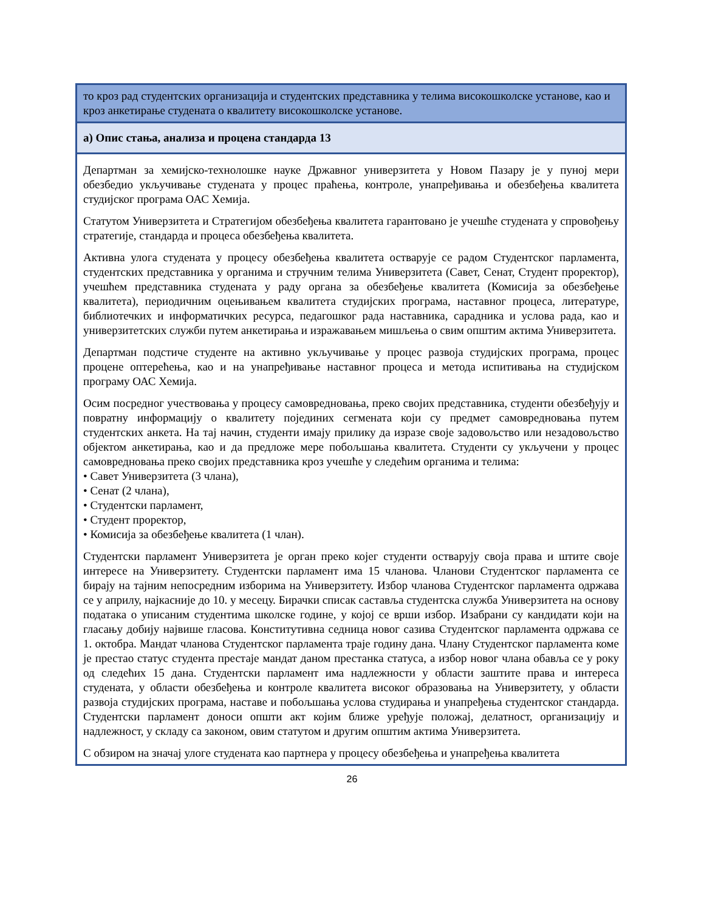| то кроз рад студентских организација и студентских представника у телима високошколске установе, као и кроз анкетирање студената о квалитету високошколске установе. |
| а) Опис стања, анализа и процена стандарда 13 |
| Департман за хемијско-технолошке науке Државног универзитета у Новом Пазару је у пуној мери обезбедио укључивање студената у процес праћења, контроле, унапређивања и обезбеђења квалитета студијског програма ОАС Хемија. Статутом Универзитета и Стратегијом обезбеђења квалитета гарантовано је учешће студената у спровођењу стратегије, стандарда и процеса обезбеђења квалитета. Активна улога студената у процесу обезбеђења квалитета остварује се радом Студентског парламента, студентских представника у органима и стручним телима Универзитета (Савет, Сенат, Студент проректор), учешћем представника студената у раду органа за обезбеђење квалитета (Комисија за обезбеђење квалитета), периодичним оцењивањем квалитета студијских програма, наставног процеса, литературе, библиотечких и информатичких ресурса, педагошког рада наставника, сарадника и услова рада, као и универзитетских служби путем анкетирања и изражавањем мишљења о свим општим актима Универзитета. Департман подстиче студенте на активно укључивање у процес развоја студијских програма, процес процене оптерећења, као и на унапређивање наставног процеса и метода испитивања на студијском програму ОАС Хемија. Осим посредног учествовања у процесу самовредновања, преко својих представника, студенти обезбеђују и повратну информацију о квалитету појединих сегмената који су предмет самовредновања путем студентских анкета. На тај начин, студенти имају прилику да изразе своје задовољство или незадовољство објектом анкетирања, као и да предложе мере побољшања квалитета. Студенти су укључени у процес самовредновања преко својих представника кроз учешће у следећим органима и телима: • Савет Универзитета (3 члана), • Сенат (2 члана), • Студентски парламент, • Студент проректор, • Комисија за обезбеђење квалитета (1 члан). Студентски парламент Универзитета је орган преко којег студенти остварују своја права и штите своје интересе на Универзитету. Студентски парламент има 15 чланова. Чланови Студентског парламента се бирају на тајним непосредним изборима на Универзитету. Избор чланова Студентског парламента одржава се у априлу, најкасније до 10. у месецу. Бирачки списак саставља студентска служба Универзитета на основу података о уписаним студентима школске године, у којој се врши избор. Изабрани су кандидати који на гласању добију највише гласова. Конститутивна седница новог сазива Студентског парламента одржава се 1. октобра. Мандат чланова Студентског парламента траје годину дана. Члану Студентског парламента коме је престао статус студента престаје мандат даном престанка статуса, а избор новог члана обавља се у року од следећих 15 дана. Студентски парламент има надлежности у области заштите права и интереса студената, у области обезбеђења и контроле квалитета високог образовања на Универзитету, у области развоја студијских програма, наставе и побољшања услова студирања и унапређења студентског стандарда. Студентски парламент доноси општи акт којим ближе уређује положај, делатност, организацију и надлежност, у складу са законом, овим статутом и другим општим актима Универзитета. С обзиром на значај улоге студената као партнера у процесу обезбеђења и унапређења квалитета |
26